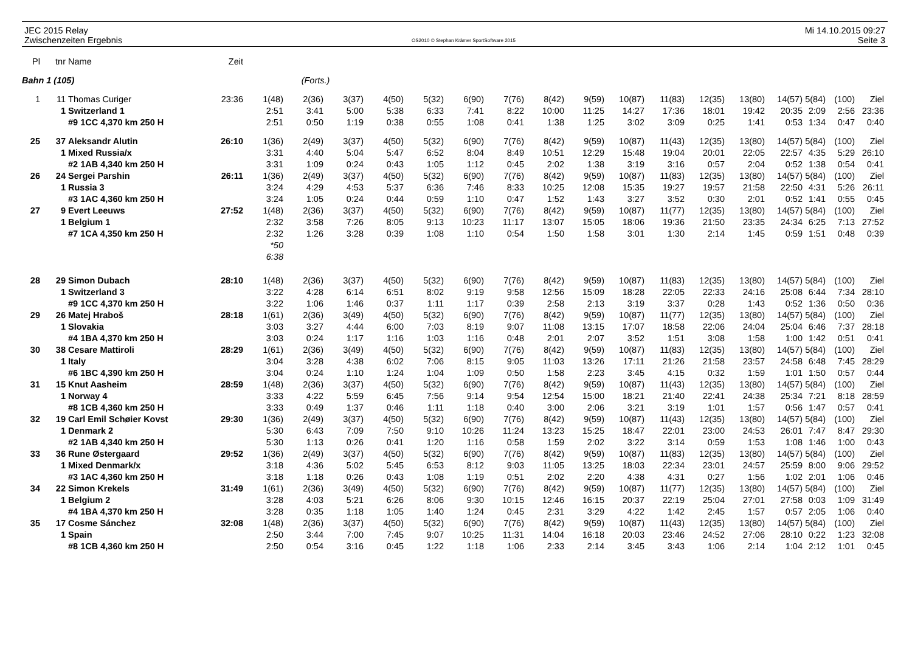JEC 2015 Relay
Zwischenzeiten Ergebnis
OS2010 © Stephan Krämer SportSoftware 2015
Mi 14.10.2015 09:27
Seite 3
| Pl | tnr | Name | Zeit | | | | | | | | | | | | | | | | | |
| --- | --- | --- | --- | --- | --- | --- | --- | --- | --- | --- | --- | --- | --- | --- | --- | --- | --- | --- | --- | --- |
| Bahn 1 (105) | | | (Forts.) | | | | | | | | | | | | | | | | | |
| 1 | 11 | Thomas Curiger | 23:36 | 1(48) | 2(36) | 3(37) | 4(50) | 5(32) | 6(90) | 7(76) | 8(42) | 9(59) | 10(87) | 11(83) | 12(35) | 13(80) | 14(57) | 5(84) | (100) | Ziel |
| | 1 | Switzerland 1 | | 2:51 | 3:41 | 5:00 | 5:38 | 6:33 | 7:41 | 8:22 | 10:00 | 11:25 | 14:27 | 17:36 | 18:01 | 19:42 | 20:35 | 2:09 | 2:56 | 23:36 |
| | | #9 1CC 4,370 km 250 H | | 2:51 | 0:50 | 1:19 | 0:38 | 0:55 | 1:08 | 0:41 | 1:38 | 1:25 | 3:02 | 3:09 | 0:25 | 1:41 | 0:53 | 1:34 | 0:47 | 0:40 |
| 25 | 37 | Aleksandr Alutin | 26:10 | 1(36) | 2(49) | 3(37) | 4(50) | 5(32) | 6(90) | 7(76) | 8(42) | 9(59) | 10(87) | 11(43) | 12(35) | 13(80) | 14(57) | 5(84) | (100) | Ziel |
| | 1 | Mixed Russia/x | | 3:31 | 4:40 | 5:04 | 5:47 | 6:52 | 8:04 | 8:49 | 10:51 | 12:29 | 15:48 | 19:04 | 20:01 | 22:05 | 22:57 | 4:35 | 5:29 | 26:10 |
| | | #2 1AB 4,340 km 250 H | | 3:31 | 1:09 | 0:24 | 0:43 | 1:05 | 1:12 | 0:45 | 2:02 | 1:38 | 3:19 | 3:16 | 0:57 | 2:04 | 0:52 | 1:38 | 0:54 | 0:41 |
| 26 | 24 | Sergei Parshin | 26:11 | 1(36) | 2(49) | 3(37) | 4(50) | 5(32) | 6(90) | 7(76) | 8(42) | 9(59) | 10(87) | 11(83) | 12(35) | 13(80) | 14(57) | 5(84) | (100) | Ziel |
| | 1 | Russia 3 | | 3:24 | 4:29 | 4:53 | 5:37 | 6:36 | 7:46 | 8:33 | 10:25 | 12:08 | 15:35 | 19:27 | 19:57 | 21:58 | 22:50 | 4:31 | 5:26 | 26:11 |
| | | #3 1AC 4,360 km 250 H | | 3:24 | 1:05 | 0:24 | 0:44 | 0:59 | 1:10 | 0:47 | 1:52 | 1:43 | 3:27 | 3:52 | 0:30 | 2:01 | 0:52 | 1:41 | 0:55 | 0:45 |
| 27 | 9 | Evert Leeuws | 27:52 | 1(48) | 2(36) | 3(37) | 4(50) | 5(32) | 6(90) | 7(76) | 8(42) | 9(59) | 10(87) | 11(77) | 12(35) | 13(80) | 14(57) | 5(84) | (100) | Ziel |
| | 1 | Belgium 1 | | 2:32 | 3:58 | 7:26 | 8:05 | 9:13 | 10:23 | 11:17 | 13:07 | 15:05 | 18:06 | 19:36 | 21:50 | 23:35 | 24:34 | 6:25 | 7:13 | 27:52 |
| | | #7 1CA 4,350 km 250 H | | 2:32 | 1:26 | 3:28 | 0:39 | 1:08 | 1:10 | 0:54 | 1:50 | 1:58 | 3:01 | 1:30 | 2:14 | 1:45 | 0:59 | 1:51 | 0:48 | 0:39 |
| | | | | *50 | | | | | | | | | | | | | | | | |
| | | | | 6:38 | | | | | | | | | | | | | | | | |
| 28 | 29 | Simon Dubach | 28:10 | 1(48) | 2(36) | 3(37) | 4(50) | 5(32) | 6(90) | 7(76) | 8(42) | 9(59) | 10(87) | 11(83) | 12(35) | 13(80) | 14(57) | 5(84) | (100) | Ziel |
| | 1 | Switzerland 3 | | 3:22 | 4:28 | 6:14 | 6:51 | 8:02 | 9:19 | 9:58 | 12:56 | 15:09 | 18:28 | 22:05 | 22:33 | 24:16 | 25:08 | 6:44 | 7:34 | 28:10 |
| | | #9 1CC 4,370 km 250 H | | 3:22 | 1:06 | 1:46 | 0:37 | 1:11 | 1:17 | 0:39 | 2:58 | 2:13 | 3:19 | 3:37 | 0:28 | 1:43 | 0:52 | 1:36 | 0:50 | 0:36 |
| 29 | 26 | Matej Hraboš | 28:18 | 1(61) | 2(36) | 3(49) | 4(50) | 5(32) | 6(90) | 7(76) | 8(42) | 9(59) | 10(87) | 11(77) | 12(35) | 13(80) | 14(57) | 5(84) | (100) | Ziel |
| | 1 | Slovakia | | 3:03 | 3:27 | 4:44 | 6:00 | 7:03 | 8:19 | 9:07 | 11:08 | 13:15 | 17:07 | 18:58 | 22:06 | 24:04 | 25:04 | 6:46 | 7:37 | 28:18 |
| | | #4 1BA 4,370 km 250 H | | 3:03 | 0:24 | 1:17 | 1:16 | 1:03 | 1:16 | 0:48 | 2:01 | 2:07 | 3:52 | 1:51 | 3:08 | 1:58 | 1:00 | 1:42 | 0:51 | 0:41 |
| 30 | 38 | Cesare Mattiroli | 28:29 | 1(61) | 2(36) | 3(49) | 4(50) | 5(32) | 6(90) | 7(76) | 8(42) | 9(59) | 10(87) | 11(83) | 12(35) | 13(80) | 14(57) | 5(84) | (100) | Ziel |
| | 1 | Italy | | 3:04 | 3:28 | 4:38 | 6:02 | 7:06 | 8:15 | 9:05 | 11:03 | 13:26 | 17:11 | 21:26 | 21:58 | 23:57 | 24:58 | 6:48 | 7:45 | 28:29 |
| | | #6 1BC 4,390 km 250 H | | 3:04 | 0:24 | 1:10 | 1:24 | 1:04 | 1:09 | 0:50 | 1:58 | 2:23 | 3:45 | 4:15 | 0:32 | 1:59 | 1:01 | 1:50 | 0:57 | 0:44 |
| 31 | 15 | Knut Aasheim | 28:59 | 1(48) | 2(36) | 3(37) | 4(50) | 5(32) | 6(90) | 7(76) | 8(42) | 9(59) | 10(87) | 11(43) | 12(35) | 13(80) | 14(57) | 5(84) | (100) | Ziel |
| | 1 | Norway 4 | | 3:33 | 4:22 | 5:59 | 6:45 | 7:56 | 9:14 | 9:54 | 12:54 | 15:00 | 18:21 | 21:40 | 22:41 | 24:38 | 25:34 | 7:21 | 8:18 | 28:59 |
| | | #8 1CB 4,360 km 250 H | | 3:33 | 0:49 | 1:37 | 0:46 | 1:11 | 1:18 | 0:40 | 3:00 | 2:06 | 3:21 | 3:19 | 1:01 | 1:57 | 0:56 | 1:47 | 0:57 | 0:41 |
| 32 | 19 | Carl Emil Schøier Kovst | 29:30 | 1(36) | 2(49) | 3(37) | 4(50) | 5(32) | 6(90) | 7(76) | 8(42) | 9(59) | 10(87) | 11(43) | 12(35) | 13(80) | 14(57) | 5(84) | (100) | Ziel |
| | 1 | Denmark 2 | | 5:30 | 6:43 | 7:09 | 7:50 | 9:10 | 10:26 | 11:24 | 13:23 | 15:25 | 18:47 | 22:01 | 23:00 | 24:53 | 26:01 | 7:47 | 8:47 | 29:30 |
| | | #2 1AB 4,340 km 250 H | | 5:30 | 1:13 | 0:26 | 0:41 | 1:20 | 1:16 | 0:58 | 1:59 | 2:02 | 3:22 | 3:14 | 0:59 | 1:53 | 1:08 | 1:46 | 1:00 | 0:43 |
| 33 | 36 | Rune Østergaard | 29:52 | 1(36) | 2(49) | 3(37) | 4(50) | 5(32) | 6(90) | 7(76) | 8(42) | 9(59) | 10(87) | 11(83) | 12(35) | 13(80) | 14(57) | 5(84) | (100) | Ziel |
| | 1 | Mixed Denmark/x | | 3:18 | 4:36 | 5:02 | 5:45 | 6:53 | 8:12 | 9:03 | 11:05 | 13:25 | 18:03 | 22:34 | 23:01 | 24:57 | 25:59 | 8:00 | 9:06 | 29:52 |
| | | #3 1AC 4,360 km 250 H | | 3:18 | 1:18 | 0:26 | 0:43 | 1:08 | 1:19 | 0:51 | 2:02 | 2:20 | 4:38 | 4:31 | 0:27 | 1:56 | 1:02 | 2:01 | 1:06 | 0:46 |
| 34 | 22 | Simon Krekels | 31:49 | 1(61) | 2(36) | 3(49) | 4(50) | 5(32) | 6(90) | 7(76) | 8(42) | 9(59) | 10(87) | 11(77) | 12(35) | 13(80) | 14(57) | 5(84) | (100) | Ziel |
| | 1 | Belgium 2 | | 3:28 | 4:03 | 5:21 | 6:26 | 8:06 | 9:30 | 10:15 | 12:46 | 16:15 | 20:37 | 22:19 | 25:04 | 27:01 | 27:58 | 0:03 | 1:09 | 31:49 |
| | | #4 1BA 4,370 km 250 H | | 3:28 | 0:35 | 1:18 | 1:05 | 1:40 | 1:24 | 0:45 | 2:31 | 3:29 | 4:22 | 1:42 | 2:45 | 1:57 | 0:57 | 2:05 | 1:06 | 0:40 |
| 35 | 17 | Cosme Sánchez | 32:08 | 1(48) | 2(36) | 3(37) | 4(50) | 5(32) | 6(90) | 7(76) | 8(42) | 9(59) | 10(87) | 11(43) | 12(35) | 13(80) | 14(57) | 5(84) | (100) | Ziel |
| | 1 | Spain | | 2:50 | 3:44 | 7:00 | 7:45 | 9:07 | 10:25 | 11:31 | 14:04 | 16:18 | 20:03 | 23:46 | 24:52 | 27:06 | 28:10 | 0:22 | 1:23 | 32:08 |
| | | #8 1CB 4,360 km 250 H | | 2:50 | 0:54 | 3:16 | 0:45 | 1:22 | 1:18 | 1:06 | 2:33 | 2:14 | 3:45 | 3:43 | 1:06 | 2:14 | 1:04 | 2:12 | 1:01 | 0:45 |